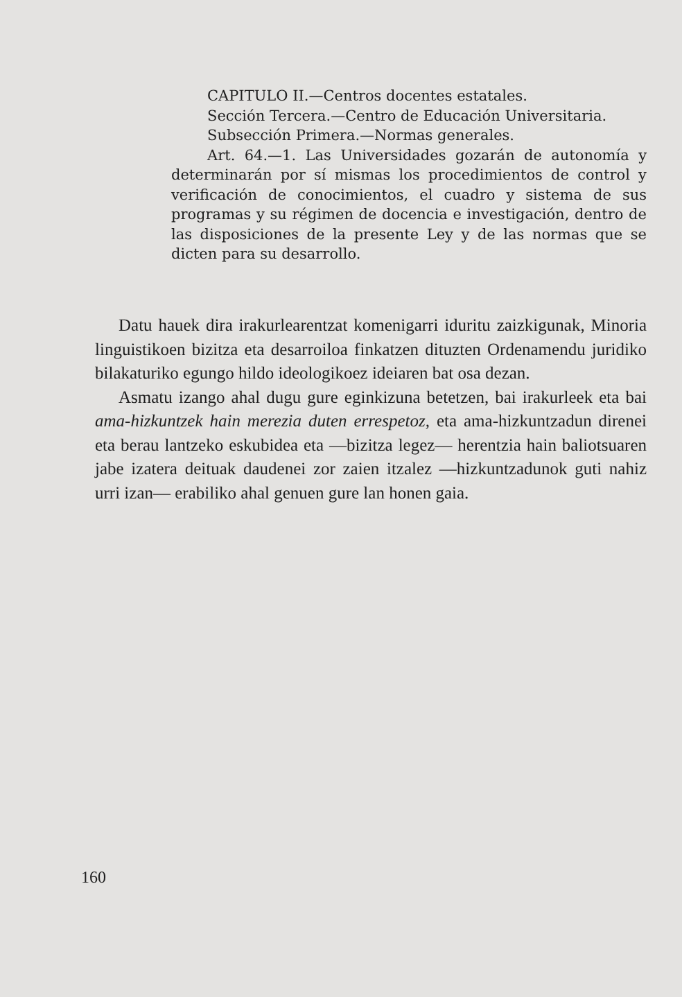CAPITULO II.—Centros docentes estatales.
Sección Tercera.—Centro de Educación Universitaria.
Subsección Primera.—Normas generales.
Art. 64.—1. Las Universidades gozarán de autonomía y determinarán por sí mismas los procedimientos de control y verificación de conocimientos, el cuadro y sistema de sus programas y su régimen de docencia e investigación, dentro de las disposiciones de la presente Ley y de las normas que se dicten para su desarrollo.
Datu hauek dira irakurlearentzat komenigarri iduritu zaizkigunak, Minoria linguistikoen bizitza eta desarroiloa finkatzen dituzten Ordenamendu juridiko bilakaturiko egungo hildo ideologikoez ideiaren bat osa dezan.
Asmatu izango ahal dugu gure eginkizuna betetzen, bai irakurleek eta bai ama-hizkuntzek hain merezia duten errespetoz, eta ama-hizkuntzadun direnei eta berau lantzeko eskubidea eta —bizitza legez— herentzia hain baliotsuaren jabe izatera deituak daudenei zor zaien itzalez —hizkuntzadunok guti nahiz urri izan— erabiliko ahal genuen gure lan honen gaia.
160